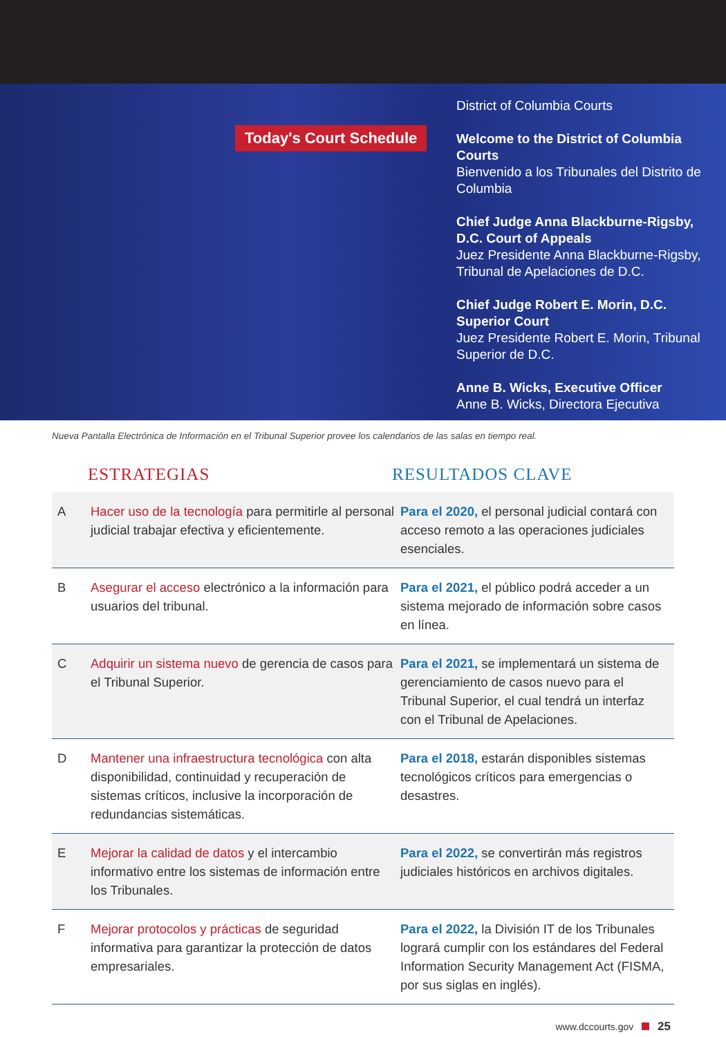Today's Court Schedule
District of Columbia Courts
Welcome to the District of Columbia Courts
Bienvenido a los Tribunales del Distrito de Columbia
Chief Judge Anna Blackburne-Rigsby, D.C. Court of Appeals
Juez Presidente Anna Blackburne-Rigsby, Tribunal de Apelaciones de D.C.
Chief Judge Robert E. Morin, D.C. Superior Court
Juez Presidente Robert E. Morin, Tribunal Superior de D.C.
Anne B. Wicks, Executive Officer
Anne B. Wicks, Directora Ejecutiva
Nueva Pantalla Electrónica de Información en el Tribunal Superior provee los calendarios de las salas en tiempo real.
ESTRATEGIAS RESULTADOS CLAVE
| A | Hacer uso de la tecnología para permitirle al personal judicial trabajar efectiva y eficientemente. | Para el 2020, el personal judicial contará con acceso remoto a las operaciones judiciales esenciales. |
| B | Asegurar el acceso electrónico a la información para usuarios del tribunal. | Para el 2021, el público podrá acceder a un sistema mejorado de información sobre casos en línea. |
| C | Adquirir un sistema nuevo de gerencia de casos para el Tribunal Superior. | Para el 2021, se implementará un sistema de gerenciamiento de casos nuevo para el Tribunal Superior, el cual tendrá un interfaz con el Tribunal de Apelaciones. |
| D | Mantener una infraestructura tecnológica con alta disponibilidad, continuidad y recuperación de sistemas críticos, inclusive la incorporación de redundancias sistemáticas. | Para el 2018, estarán disponibles sistemas tecnológicos críticos para emergencias o desastres. |
| E | Mejorar la calidad de datos y el intercambio informativo entre los sistemas de información entre los Tribunales. | Para el 2022, se convertirán más registros judiciales históricos en archivos digitales. |
| F | Mejorar protocolos y prácticas de seguridad informativa para garantizar la protección de datos empresariales. | Para el 2022, la División IT de los Tribunales logrará cumplir con los estándares del Federal Information Security Management Act (FISMA, por sus siglas en inglés). |
www.dccourts.gov 25